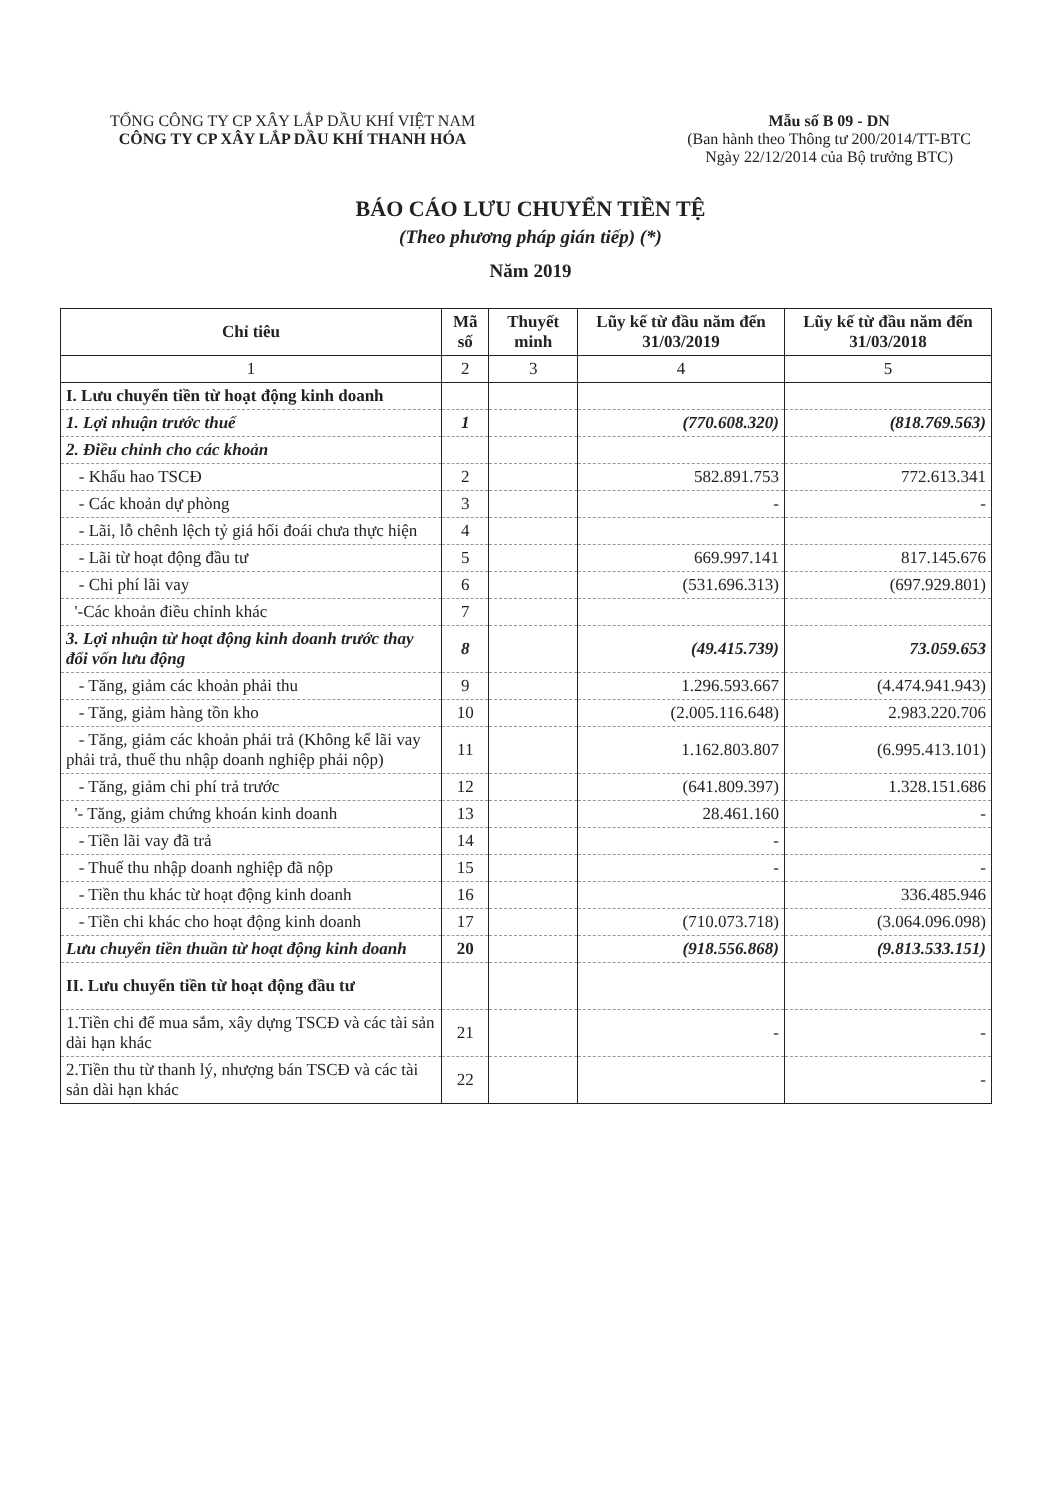TỔNG CÔNG TY CP XÂY LẮP DẦU KHÍ VIỆT NAM
CÔNG TY CP XÂY LẮP DẦU KHÍ THANH HÓA
Mẫu số B 09 - DN
(Ban hành theo Thông tư 200/2014/TT-BTC
Ngày 22/12/2014 của Bộ trưởng BTC)
BÁO CÁO LƯU CHUYỂN TIỀN TỆ
(Theo phương pháp gián tiếp) (*)
Năm 2019
| Chỉ tiêu | Mã số | Thuyết minh | Lũy kế từ đầu năm đến 31/03/2019 | Lũy kế từ đầu năm đến 31/03/2018 |
| --- | --- | --- | --- | --- |
| 1 | 2 | 3 | 4 | 5 |
| I. Lưu chuyển tiền từ hoạt động kinh doanh | | | | |
| 1. Lợi nhuận trước thuế | 1 | | (770.608.320) | (818.769.563) |
| 2. Điều chỉnh cho các khoản | | | | |
| - Khấu hao TSCĐ | 2 | | 582.891.753 | 772.613.341 |
| - Các khoản dự phòng | 3 | | - | - |
| - Lãi, lỗ chênh lệch tỷ giá hối đoái chưa thực hiện | 4 | | | |
| - Lãi từ hoạt động đầu tư | 5 | | 669.997.141 | 817.145.676 |
| - Chi phí lãi vay | 6 | | (531.696.313) | (697.929.801) |
| '-Các khoản điều chỉnh khác | 7 | | | |
| 3. Lợi nhuận từ hoạt động kinh doanh trước thay đổi vốn lưu động | 8 | | (49.415.739) | 73.059.653 |
| - Tăng, giảm các khoản phải thu | 9 | | 1.296.593.667 | (4.474.941.943) |
| - Tăng, giảm hàng tồn kho | 10 | | (2.005.116.648) | 2.983.220.706 |
| - Tăng, giảm các khoản phải trả (Không kể lãi vay phải trả, thuế thu nhập doanh nghiệp phải nộp) | 11 | | 1.162.803.807 | (6.995.413.101) |
| - Tăng, giảm chi phí trả trước | 12 | | (641.809.397) | 1.328.151.686 |
| '- Tăng, giảm chứng khoán kinh doanh | 13 | | 28.461.160 | - |
| - Tiền lãi vay đã trả | 14 | | - | |
| - Thuế thu nhập doanh nghiệp đã nộp | 15 | | - | - |
| - Tiền thu khác từ hoạt động kinh doanh | 16 | | | 336.485.946 |
| - Tiền chi khác cho hoạt động kinh doanh | 17 | | (710.073.718) | (3.064.096.098) |
| Lưu chuyển tiền thuần từ hoạt động kinh doanh | 20 | | (918.556.868) | (9.813.533.151) |
| II. Lưu chuyển tiền từ hoạt động đầu tư | | | | |
| 1.Tiền chi để mua sắm, xây dựng TSCĐ và các tài sản dài hạn khác | 21 | | - | - |
| 2.Tiền thu từ thanh lý, nhượng bán TSCĐ và các tài sản dài hạn khác | 22 | | | - |